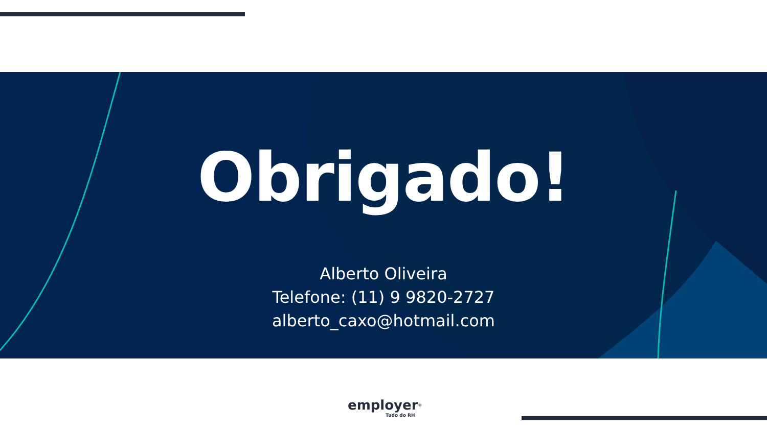Obrigado!
Alberto Oliveira
Telefone: (11) 9 9820-2727
alberto_caxo@hotmail.com
employer<sup>®</sup>
Tudo do RH